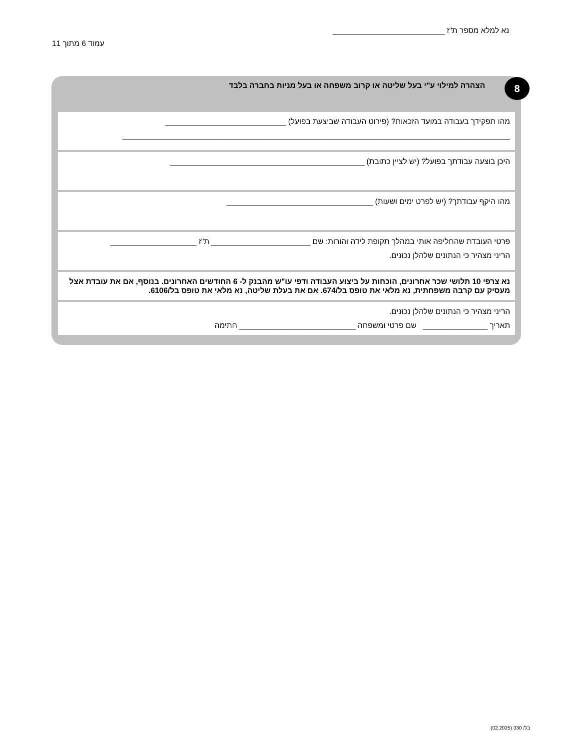נא למלא מספר ת"ז __________________________
עמוד 6 מתוך 11
8
הצהרה למילוי ע"י בעל שליטה או קרוב משפחה או בעל מניות בחברה בלבד
מהו תפקידך בעבודה במועד הזכאות? (פירוט העבודה שביצעת בפועל) ____________________________
__________________________________________________________________________________________
היכן בוצעה עבודתך בפועל? (יש לציין כתובת) _____________________________________________
מהו היקף עבודתך? (יש לפרט ימים ושעות) __________________________________
פרטי העובדת שהחליפה אותי במהלך תקופת לידה והורות: שם _______________________ ת"ז ____________________
הריני מצהיר כי הנתונים שלהלן נכונים.
נא צרפי 10 תלושי שכר אחרונים, הוכחות על ביצוע העבודה ודפי עו"ש מהבנק ל- 6 החודשים האחרונים. בנוסף, אם את עובדת אצל מעסיק עם קרבה משפחתית, נא מלאי את טופס בל/674. אם את בעלת שליטה, נא מלאי את טופס בל/6106.
הריני מצהיר כי הנתונים שלהלן נכונים.
תאריך _______________ שם פרטי ומשפחה ___________________________ חתימה
בל/ 330 (02.2025)